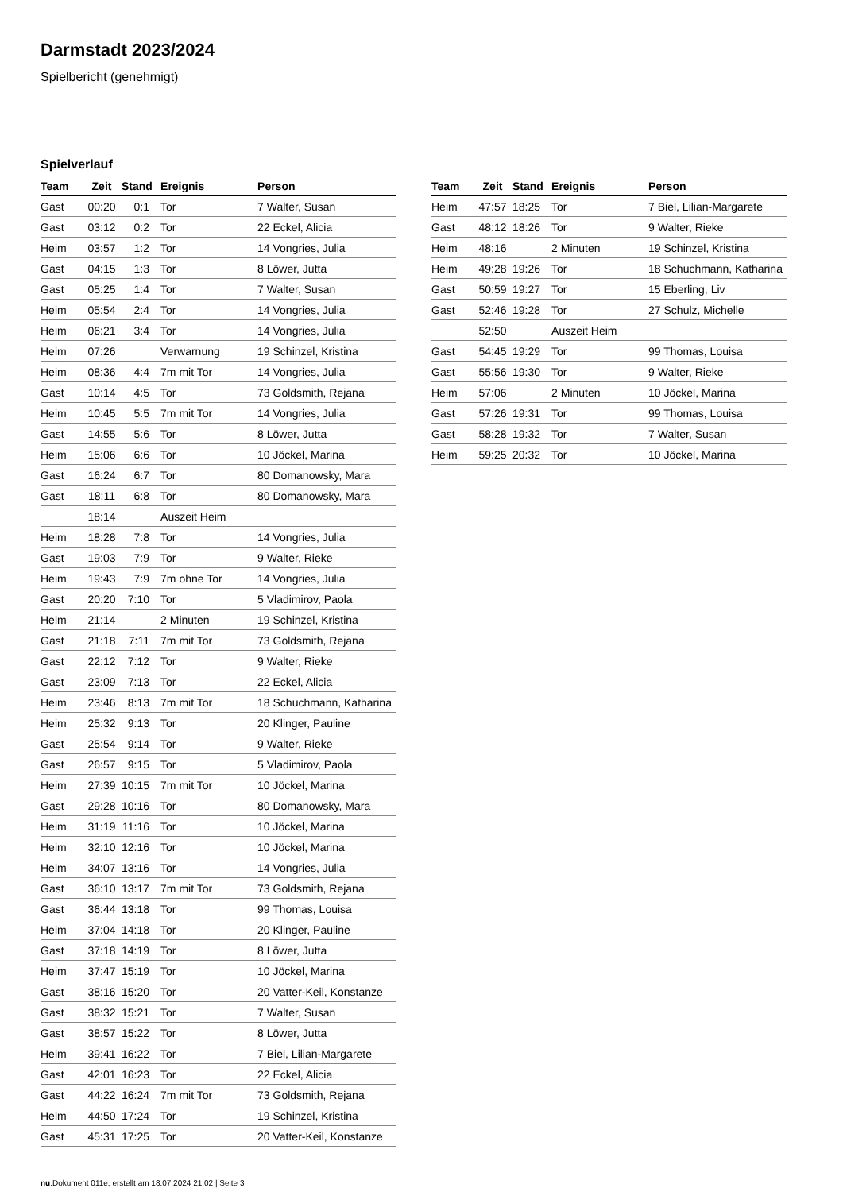Darmstadt 2023/2024
Spielbericht (genehmigt)
Spielverlauf
| Team | Zeit | Stand | Ereignis | Person |
| --- | --- | --- | --- | --- |
| Gast | 00:20 | 0:1 | Tor | 7 Walter, Susan |
| Gast | 03:12 | 0:2 | Tor | 22 Eckel, Alicia |
| Heim | 03:57 | 1:2 | Tor | 14 Vongries, Julia |
| Gast | 04:15 | 1:3 | Tor | 8 Löwer, Jutta |
| Gast | 05:25 | 1:4 | Tor | 7 Walter, Susan |
| Heim | 05:54 | 2:4 | Tor | 14 Vongries, Julia |
| Heim | 06:21 | 3:4 | Tor | 14 Vongries, Julia |
| Heim | 07:26 | | Verwarnung | 19 Schinzel, Kristina |
| Heim | 08:36 | 4:4 | 7m mit Tor | 14 Vongries, Julia |
| Gast | 10:14 | 4:5 | Tor | 73 Goldsmith, Rejana |
| Heim | 10:45 | 5:5 | 7m mit Tor | 14 Vongries, Julia |
| Gast | 14:55 | 5:6 | Tor | 8 Löwer, Jutta |
| Heim | 15:06 | 6:6 | Tor | 10 Jöckel, Marina |
| Gast | 16:24 | 6:7 | Tor | 80 Domanowsky, Mara |
| Gast | 18:11 | 6:8 | Tor | 80 Domanowsky, Mara |
| | 18:14 | | Auszeit Heim | |
| Heim | 18:28 | 7:8 | Tor | 14 Vongries, Julia |
| Gast | 19:03 | 7:9 | Tor | 9 Walter, Rieke |
| Heim | 19:43 | 7:9 | 7m ohne Tor | 14 Vongries, Julia |
| Gast | 20:20 | 7:10 | Tor | 5 Vladimirov, Paola |
| Heim | 21:14 | | 2 Minuten | 19 Schinzel, Kristina |
| Gast | 21:18 | 7:11 | 7m mit Tor | 73 Goldsmith, Rejana |
| Gast | 22:12 | 7:12 | Tor | 9 Walter, Rieke |
| Gast | 23:09 | 7:13 | Tor | 22 Eckel, Alicia |
| Heim | 23:46 | 8:13 | 7m mit Tor | 18 Schuchmann, Katharina |
| Heim | 25:32 | 9:13 | Tor | 20 Klinger, Pauline |
| Gast | 25:54 | 9:14 | Tor | 9 Walter, Rieke |
| Gast | 26:57 | 9:15 | Tor | 5 Vladimirov, Paola |
| Heim | 27:39 | 10:15 | 7m mit Tor | 10 Jöckel, Marina |
| Gast | 29:28 | 10:16 | Tor | 80 Domanowsky, Mara |
| Heim | 31:19 | 11:16 | Tor | 10 Jöckel, Marina |
| Heim | 32:10 | 12:16 | Tor | 10 Jöckel, Marina |
| Heim | 34:07 | 13:16 | Tor | 14 Vongries, Julia |
| Gast | 36:10 | 13:17 | 7m mit Tor | 73 Goldsmith, Rejana |
| Gast | 36:44 | 13:18 | Tor | 99 Thomas, Louisa |
| Heim | 37:04 | 14:18 | Tor | 20 Klinger, Pauline |
| Gast | 37:18 | 14:19 | Tor | 8 Löwer, Jutta |
| Heim | 37:47 | 15:19 | Tor | 10 Jöckel, Marina |
| Gast | 38:16 | 15:20 | Tor | 20 Vatter-Keil, Konstanze |
| Gast | 38:32 | 15:21 | Tor | 7 Walter, Susan |
| Gast | 38:57 | 15:22 | Tor | 8 Löwer, Jutta |
| Heim | 39:41 | 16:22 | Tor | 7 Biel, Lilian-Margarete |
| Gast | 42:01 | 16:23 | Tor | 22 Eckel, Alicia |
| Gast | 44:22 | 16:24 | 7m mit Tor | 73 Goldsmith, Rejana |
| Heim | 44:50 | 17:24 | Tor | 19 Schinzel, Kristina |
| Gast | 45:31 | 17:25 | Tor | 20 Vatter-Keil, Konstanze |
| Team | Zeit | Stand | Ereignis | Person |
| --- | --- | --- | --- | --- |
| Heim | 47:57 | 18:25 | Tor | 7 Biel, Lilian-Margarete |
| Gast | 48:12 | 18:26 | Tor | 9 Walter, Rieke |
| Heim | 48:16 | | 2 Minuten | 19 Schinzel, Kristina |
| Heim | 49:28 | 19:26 | Tor | 18 Schuchmann, Katharina |
| Gast | 50:59 | 19:27 | Tor | 15 Eberling, Liv |
| Gast | 52:46 | 19:28 | Tor | 27 Schulz, Michelle |
| | 52:50 | | Auszeit Heim | |
| Gast | 54:45 | 19:29 | Tor | 99 Thomas, Louisa |
| Gast | 55:56 | 19:30 | Tor | 9 Walter, Rieke |
| Heim | 57:06 | | 2 Minuten | 10 Jöckel, Marina |
| Gast | 57:26 | 19:31 | Tor | 99 Thomas, Louisa |
| Gast | 58:28 | 19:32 | Tor | 7 Walter, Susan |
| Heim | 59:25 | 20:32 | Tor | 10 Jöckel, Marina |
nu.Dokument 011e, erstellt am 18.07.2024 21:02 | Seite 3